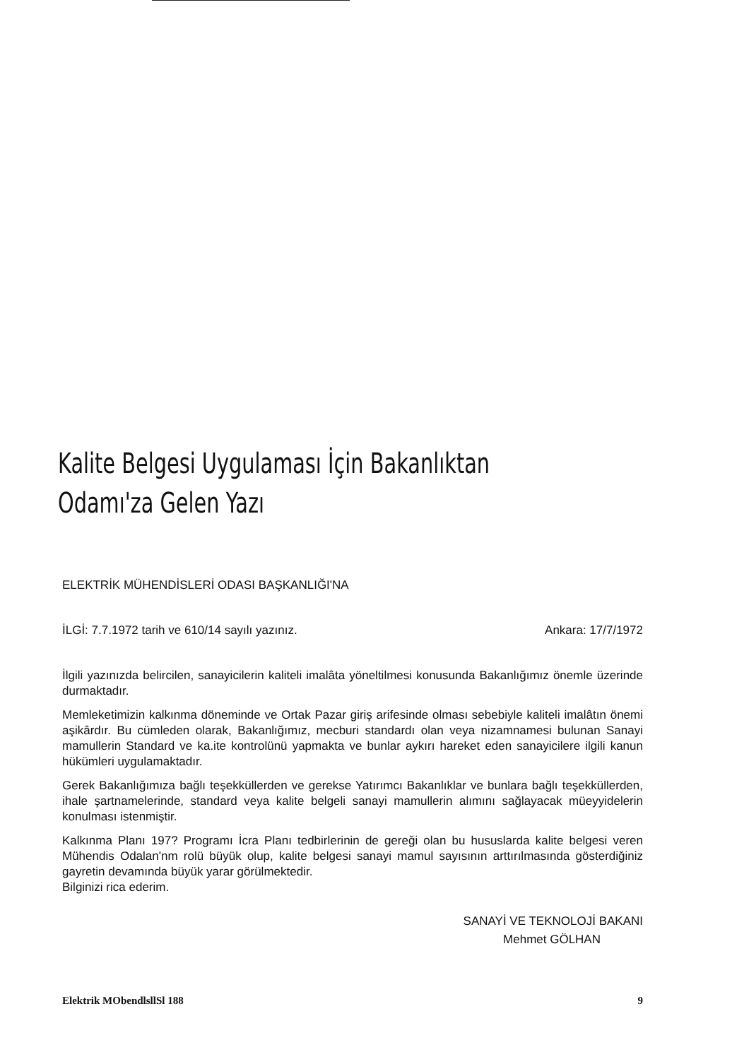Kalite Belgesi Uygulaması İçin Bakanlıktan
Odamı'za Gelen Yazı
ELEKTRİK MÜHENDİSLERİ ODASI BAŞKANLIĞI'NA
İLGİ: 7.7.1972 tarih ve 610/14 sayılı yazınız. Ankara: 17/7/1972
İlgili yazınızda belircilen, sanayicilerin kaliteli imalâta yöneltilmesi konusunda Bakanlığımız önemle üzerinde durmaktadır.
Memleketimizin kalkınma döneminde ve Ortak Pazar giriş arifesinde olması sebebiyle kaliteli imalâtın önemi aşikârdır. Bu cümleden olarak, Bakanlığımız, mecburi standardı olan veya nizamnamesi bulunan Sanayi mamullerin Standard ve ka.ite kontrolünü yapmakta ve bunlar aykırı hareket eden sanayicilere ilgili kanun hükümleri uygulamaktadır.
Gerek Bakanlığımıza bağlı teşekküllerden ve gerekse Yatırımcı Bakanlıklar ve bunlara bağlı teşekküllerden, ihale şartnamelerinde, standard veya kalite belgeli sanayi mamullerin alımını sağlayacak müeyyidelerin konulması istenmiştir.
Kalkınma Planı 197? Programı İcra Planı tedbirlerinin de gereği olan bu hususlarda kalite belgesi veren Mühendis Odalan'nm rolü büyük olup, kalite belgesi sanayi mamul sayısının arttırılmasında gösterdiğiniz gayretin devamında büyük yarar görülmektedir.
Bilginizi rica ederim.
SANAYİ VE TEKNOLOJİ BAKANI
Mehmet GÖLHAN
Elektrik MObendlsllSl 188 9